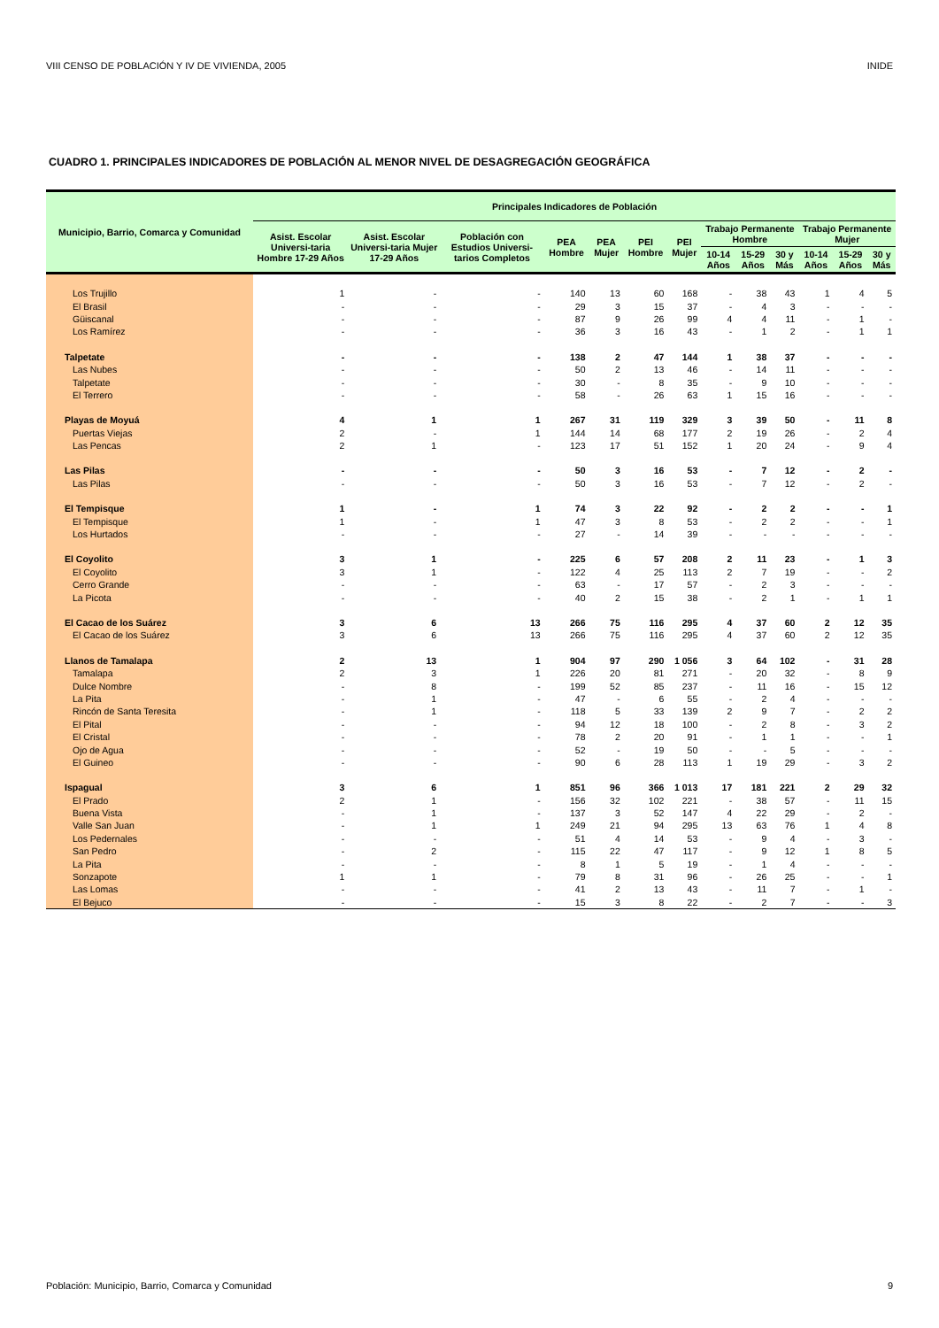VIII CENSO DE POBLACIÓN Y IV DE VIVIENDA, 2005 INIDE
CUADRO 1. PRINCIPALES INDICADORES DE POBLACIÓN AL MENOR NIVEL DE DESAGREGACIÓN GEOGRÁFICA
| Municipio, Barrio, Comarca y Comunidad | Principales Indicadores de Población | | | | | | | | | | | | |
| --- | --- | --- | --- | --- | --- | --- | --- | --- | --- | --- | --- | --- | --- |
| | Asist. Escolar Universi-taria Hombre 17-29 Años | Asist. Escolar Universi-taria Mujer 17-29 Años | Población con Estudios Universi-tarios Completos | PEA Hombre | PEA Mujer | PEI Hombre | PEI Mujer | Trabajo Permanente Hombre | | | Trabajo Permanente Mujer | | |
| | | | | | | | | 10-14 Años | 15-29 Años | 30 y Más | 10-14 Años | 15-29 Años | 30 y Más |
| Los Trujillo | 1 | - | - | 140 | 13 | 60 | 168 | - | 38 | 43 | 1 | 4 | 5 |
| El Brasil | - | - | - | 29 | 3 | 15 | 37 | - | 4 | 3 | - | - | - |
| Güiscanal | - | - | - | 87 | 9 | 26 | 99 | 4 | 4 | 11 | - | 1 | - |
| Los Ramírez | - | - | - | 36 | 3 | 16 | 43 | - | 1 | 2 | - | 1 | 1 |
| Talpetate | - | - | - | 138 | 2 | 47 | 144 | 1 | 38 | 37 | - | - | - |
| Las Nubes | - | - | - | 50 | 2 | 13 | 46 | - | 14 | 11 | - | - | - |
| Talpetate | - | - | - | 30 | - | 8 | 35 | - | 9 | 10 | - | - | - |
| El Terrero | - | - | - | 58 | - | 26 | 63 | 1 | 15 | 16 | - | - | - |
| Playas de Moyuá | 4 | 1 | 1 | 267 | 31 | 119 | 329 | 3 | 39 | 50 | - | 11 | 8 |
| Puertas Viejas | 2 | - | 1 | 144 | 14 | 68 | 177 | 2 | 19 | 26 | - | 2 | 4 |
| Las Pencas | 2 | 1 | - | 123 | 17 | 51 | 152 | 1 | 20 | 24 | - | 9 | 4 |
| Las Pilas | - | - | - | 50 | 3 | 16 | 53 | - | 7 | 12 | - | 2 | - |
| Las Pilas | - | - | - | 50 | 3 | 16 | 53 | - | 7 | 12 | - | 2 | - |
| El Tempisque | 1 | - | 1 | 74 | 3 | 22 | 92 | - | 2 | 2 | - | - | 1 |
| El Tempisque | 1 | - | 1 | 47 | 3 | 8 | 53 | - | 2 | 2 | - | - | 1 |
| Los Hurtados | - | - | - | 27 | - | 14 | 39 | - | - | - | - | - | - |
| El Coyolito | 3 | 1 | - | 225 | 6 | 57 | 208 | 2 | 11 | 23 | - | 1 | 3 |
| El Coyolito | 3 | 1 | - | 122 | 4 | 25 | 113 | 2 | 7 | 19 | - | - | 2 |
| Cerro Grande | - | - | - | 63 | - | 17 | 57 | - | 2 | 3 | - | - | - |
| La Picota | - | - | - | 40 | 2 | 15 | 38 | - | 2 | 1 | - | 1 | 1 |
| El Cacao de los Suárez | 3 | 6 | 13 | 266 | 75 | 116 | 295 | 4 | 37 | 60 | 2 | 12 | 35 |
| El Cacao de los Suárez | 3 | 6 | 13 | 266 | 75 | 116 | 295 | 4 | 37 | 60 | 2 | 12 | 35 |
| Llanos de Tamalapa | 2 | 13 | 1 | 904 | 97 | 290 | 1 056 | 3 | 64 | 102 | - | 31 | 28 |
| Tamalapa | 2 | 3 | 1 | 226 | 20 | 81 | 271 | - | 20 | 32 | - | 8 | 9 |
| Dulce Nombre | - | 8 | - | 199 | 52 | 85 | 237 | - | 11 | 16 | - | 15 | 12 |
| La Pita | - | 1 | - | 47 | - | 6 | 55 | - | 2 | 4 | - | - | - |
| Rincón de Santa Teresita | - | 1 | - | 118 | 5 | 33 | 139 | 2 | 9 | 7 | - | 2 | 2 |
| El Pital | - | - | - | 94 | 12 | 18 | 100 | - | 2 | 8 | - | 3 | 2 |
| El Cristal | - | - | - | 78 | 2 | 20 | 91 | - | 1 | 1 | - | - | 1 |
| Ojo de Agua | - | - | - | 52 | - | 19 | 50 | - | - | 5 | - | - | - |
| El Guineo | - | - | - | 90 | 6 | 28 | 113 | 1 | 19 | 29 | - | 3 | 2 |
| Ispagual | 3 | 6 | 1 | 851 | 96 | 366 | 1 013 | 17 | 181 | 221 | 2 | 29 | 32 |
| El Prado | 2 | 1 | - | 156 | 32 | 102 | 221 | - | 38 | 57 | - | 11 | 15 |
| Buena Vista | - | 1 | - | 137 | 3 | 52 | 147 | 4 | 22 | 29 | - | 2 | - |
| Valle San Juan | - | 1 | 1 | 249 | 21 | 94 | 295 | 13 | 63 | 76 | 1 | 4 | 8 |
| Los Pedernales | - | - | - | 51 | 4 | 14 | 53 | - | 9 | 4 | - | 3 | - |
| San Pedro | - | 2 | - | 115 | 22 | 47 | 117 | - | 9 | 12 | 1 | 8 | 5 |
| La Pita | - | - | - | 8 | 1 | 5 | 19 | - | 1 | 4 | - | - | - |
| Sonzapote | 1 | 1 | - | 79 | 8 | 31 | 96 | - | 26 | 25 | - | - | 1 |
| Las Lomas | - | - | - | 41 | 2 | 13 | 43 | - | 11 | 7 | - | 1 | - |
| El Bejuco | - | - | - | 15 | 3 | 8 | 22 | - | 2 | 7 | - | - | 3 |
Población: Municipio, Barrio, Comarca y Comunidad 9